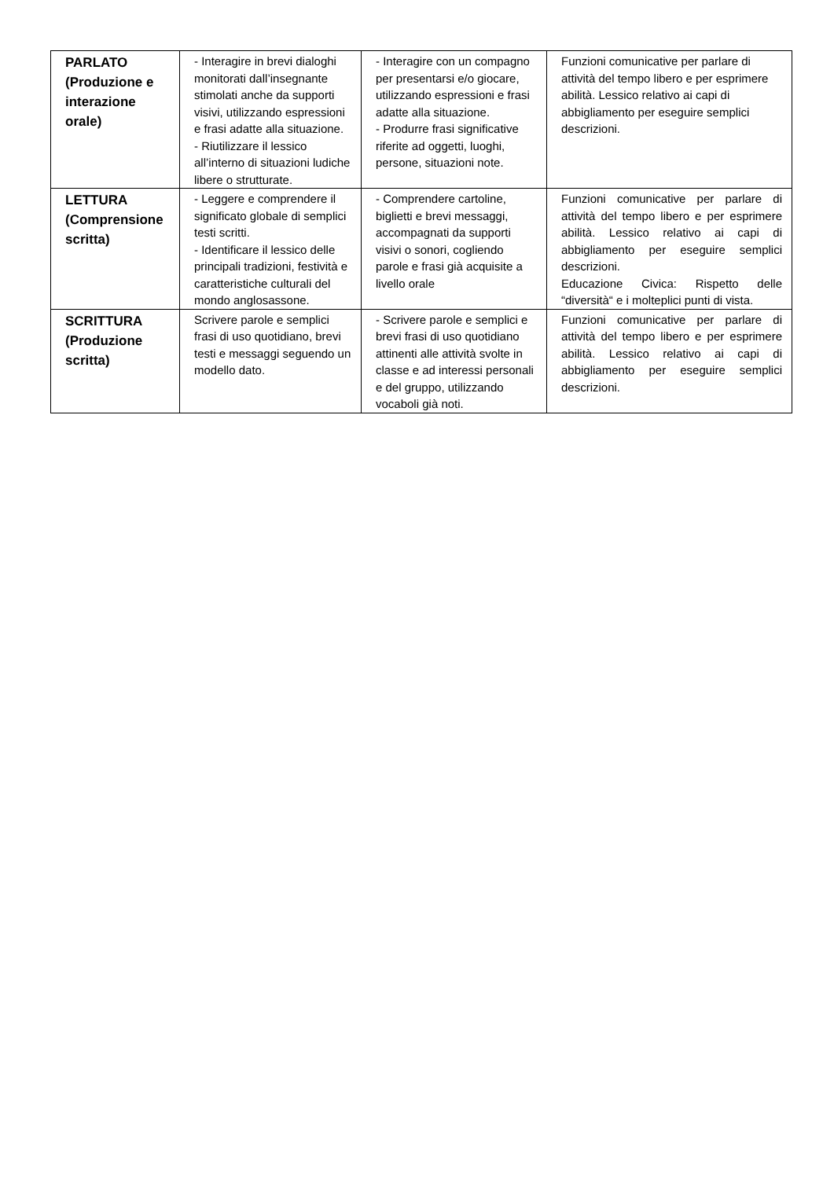| PARLATO (Produzione e interazione orale) | - Interagire in brevi dialoghi monitorati dall’insegnante stimolati anche da supporti visivi, utilizzando espressioni e frasi adatte alla situazione. - Riutilizzare il lessico all’interno di situazioni ludiche libere o strutturate. | - Interagire con un compagno per presentarsi e/o giocare, utilizzando espressioni e frasi adatte alla situazione. - Produrre frasi significative riferite ad oggetti, luoghi, persone, situazioni note. | Funzioni comunicative per parlare di attività del tempo libero e per esprimere abilità. Lessico relativo ai capi di abbigliamento per eseguire semplici descrizioni. |
| LETTURA (Comprensione scritta) | - Leggere e comprendere il significato globale di semplici testi scritti. - Identificare il lessico delle principali tradizioni, festività e caratteristiche culturali del mondo anglosassone. | - Comprendere cartoline, biglietti e brevi messaggi, accompagnati da supporti visivi o sonori, cogliendo parole e frasi già acquisite a livello orale | Funzioni comunicative per parlare di attività del tempo libero e per esprimere abilità. Lessico relativo ai capi di abbigliamento per eseguire semplici descrizioni. Educazione Civica: Rispetto delle “diversità“ e i molteplici punti di vista. |
| SCRITTURA (Produzione scritta) | Scrivere parole e semplici frasi di uso quotidiano, brevi testi e messaggi seguendo un modello dato. | - Scrivere parole e semplici e brevi frasi di uso quotidiano attinenti alle attività svolte in classe e ad interessi personali e del gruppo, utilizzando vocaboli già noti. | Funzioni comunicative per parlare di attività del tempo libero e per esprimere abilità. Lessico relativo ai capi di abbigliamento per eseguire semplici descrizioni. |